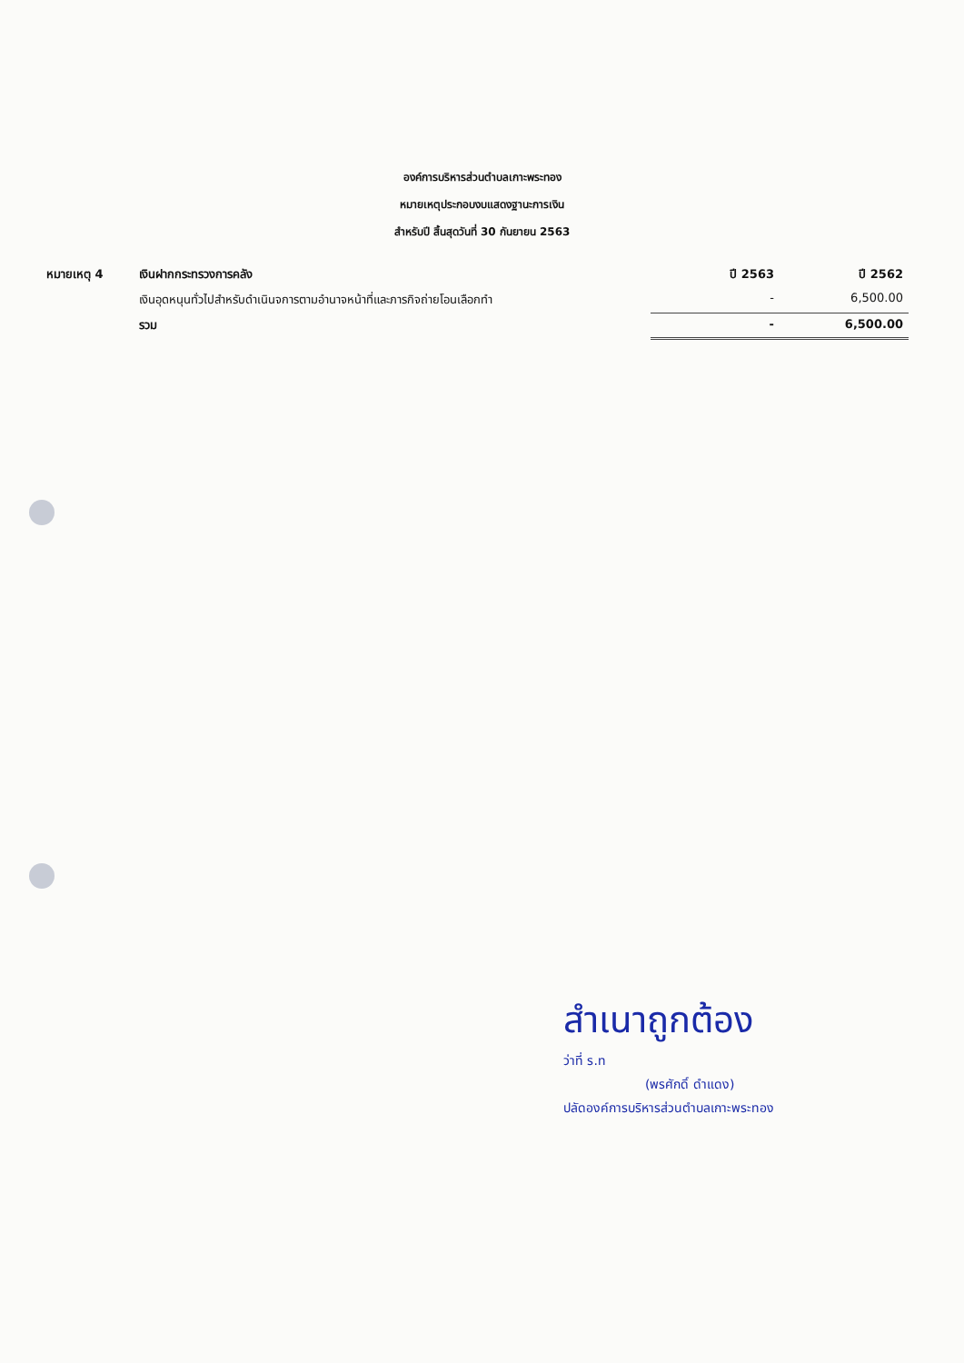องค์การบริหารส่วนตำบลเกาะพระทอง
หมายเหตุประกอบงบแสดงฐานะการเงิน
สำหรับปี สิ้นสุดวันที่ 30 กันยายน 2563
| หมายเหตุ 4 | เงินฝากกระทรวงการคลัง | ปี 2563 | ปี 2562 |
| --- | --- | --- | --- |
| | เงินอุดหนุนทั่วไปสำหรับดำเนินจการตามอำนาจหน้าที่และภารกิจถ่ายโอนเลือกทำ | - | 6,500.00 |
| | รวม | - | 6,500.00 |
สำเนาถูกต้อง
ว่าที่ ร.ท
(พรศักดิ์ ดำแดง)
ปลัดองค์การบริหารส่วนตำบลเกาะพระทอง